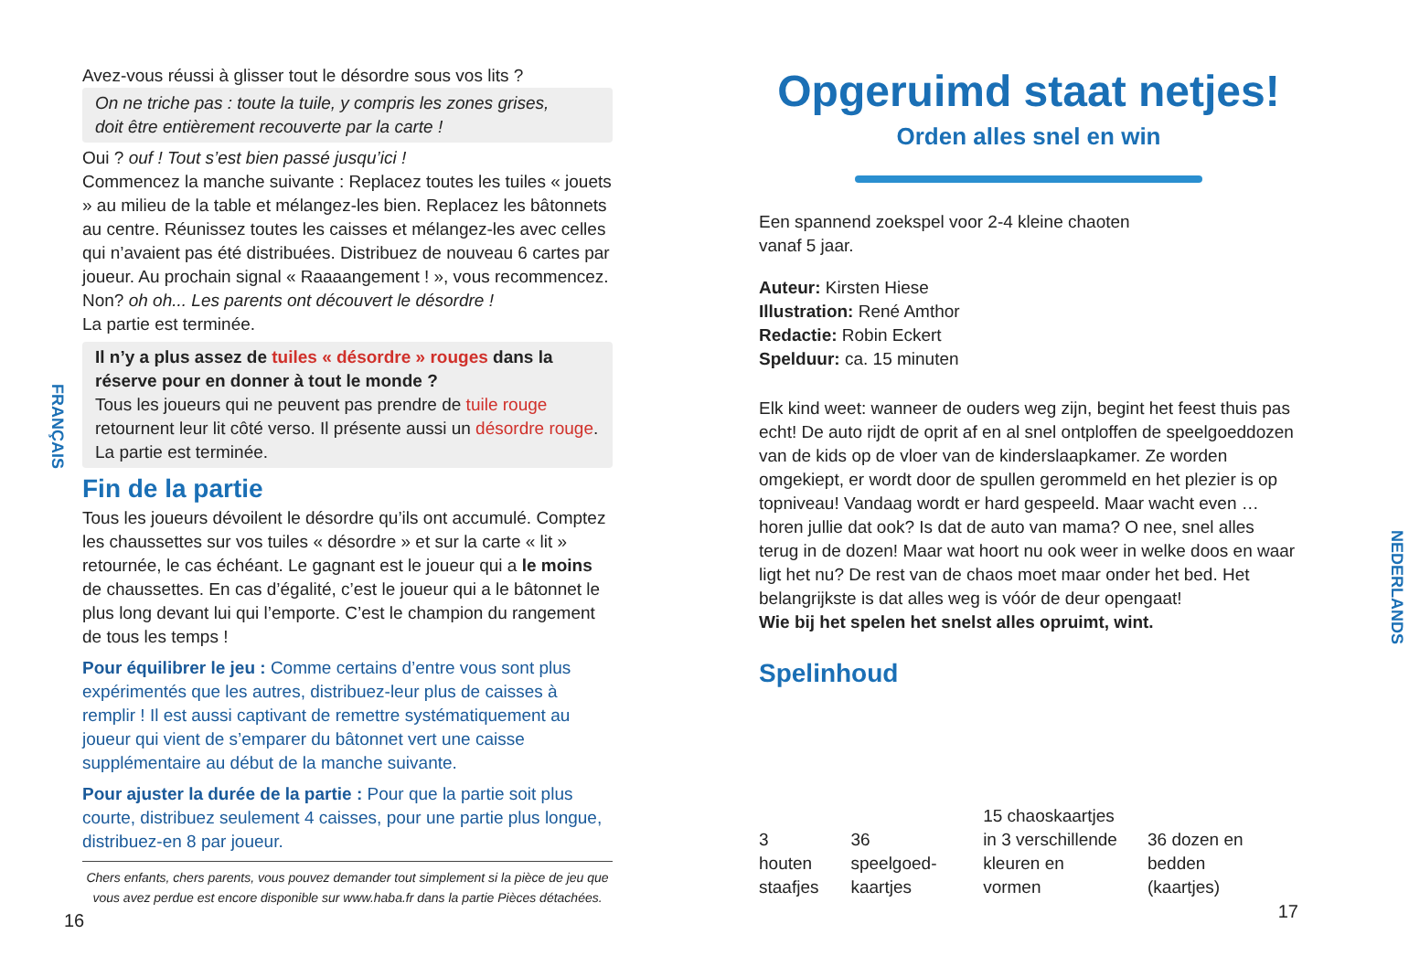FRANÇAIS
Avez-vous réussi à glisser tout le désordre sous vos lits ?
On ne triche pas : toute la tuile, y compris les zones grises,
doit être entièrement recouverte par la carte !
Oui ? ouf ! Tout s’est bien passé jusqu’ici !
Commencez la manche suivante : Replacez toutes les tuiles « jouets » au milieu de la table et mélangez-les bien. Replacez les bâtonnets au centre. Réunissez toutes les caisses et mélangez-les avec celles qui n’avaient pas été distribuées. Distribuez de nouveau 6 cartes par joueur. Au prochain signal « Raaaangement ! », vous recommencez.
Non? oh oh... Les parents ont découvert le désordre !
La partie est terminée.
Il n’y a plus assez de tuiles « désordre » rouges dans la réserve pour en donner à tout le monde ?
Tous les joueurs qui ne peuvent pas prendre de tuile rouge retournent leur lit côté verso. Il présente aussi un désordre rouge. La partie est terminée.
Fin de la partie
Tous les joueurs dévoilent le désordre qu’ils ont accumulé. Comptez les chaussettes sur vos tuiles « désordre » et sur la carte « lit » retournée, le cas échéant. Le gagnant est le joueur qui a le moins de chaussettes. En cas d’égalité, c’est le joueur qui a le bâtonnet le plus long devant lui qui l’emporte. C’est le champion du rangement de tous les temps !
Pour équilibrer le jeu : Comme certains d’entre vous sont plus expérimentés que les autres, distribuez-leur plus de caisses à remplir ! Il est aussi captivant de remettre systématiquement au joueur qui vient de s’emparer du bâtonnet vert une caisse supplémentaire au début de la manche suivante.
Pour ajuster la durée de la partie : Pour que la partie soit plus courte, distribuez seulement 4 caisses, pour une partie plus longue, distribuez-en 8 par joueur.
Chers enfants, chers parents, vous pouvez demander tout simplement si la pièce de jeu que vous avez perdue est encore disponible sur www.haba.fr dans la partie Pièces détachées.
16
Opgeruimd staat netjes!
Orden alles snel en win
Een spannend zoekspel voor 2-4 kleine chaoten
vanaf 5 jaar.
Auteur: Kirsten Hiese
Illustration: René Amthor
Redactie: Robin Eckert
Spelduur: ca. 15 minuten
Elk kind weet: wanneer de ouders weg zijn, begint het feest thuis pas echt! De auto rijdt de oprit af en al snel ontploffen de speelgoeddozen van de kids op de vloer van de kinderslaapkamer. Ze worden omgekiept, er wordt door de spullen gerommeld en het plezier is op topniveau! Vandaag wordt er hard gespeeld. Maar wacht even … horen jullie dat ook? Is dat de auto van mama? O nee, snel alles terug in de dozen! Maar wat hoort nu ook weer in welke doos en waar ligt het nu? De rest van de chaos moet maar onder het bed. Het belangrijkste is dat alles weg is vóór de deur opengaat!
Wie bij het spelen het snelst alles opruimt, wint.
Spelinhoud
3 houten
staafjes
36 speelgoed-
kaartjes
15 chaoskaartjes
in 3 verschillende
kleuren en vormen
36 dozen en bedden
(kaartjes)
17
NEDERLANDS